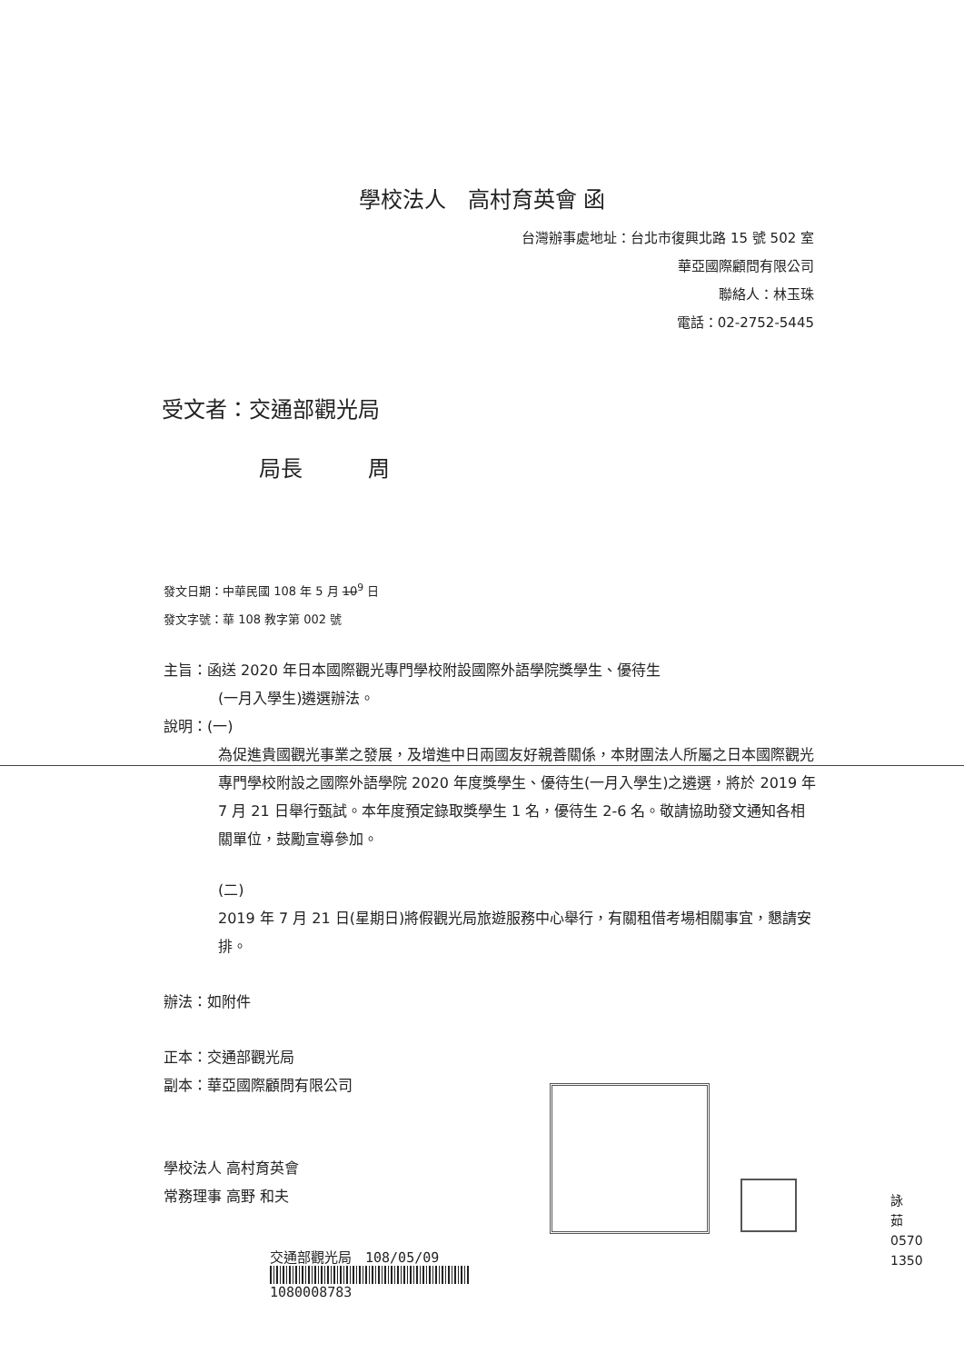學校法人　高村育英會 函
台灣辦事處地址：台北市復興北路 15 號 502 室
華亞國際顧問有限公司
聯絡人：林玉珠
電話：02-2752-5445
受文者：交通部觀光局
局長　　　周
發文日期：中華民國 108 年 5 月 10<sup>9</sup> 日
發文字號：華 108 教字第 002 號
主旨：函送 2020 年日本國際觀光專門學校附設國際外語學院獎學生、優待生
(一月入學生)遴選辦法。
說明：(一)
為促進貴國觀光事業之發展，及增進中日兩國友好親善關係，本財團法人所屬之日本國際觀光專門學校附設之國際外語學院 2020 年度獎學生、優待生(一月入學生)之遴選，將於 2019 年 7 月 21 日舉行甄試。本年度預定錄取獎學生 1 名，優待生 2-6 名。敬請協助發文通知各相關單位，鼓勵宣導參加。
(二)
2019 年 7 月 21 日(星期日)將假觀光局旅遊服務中心舉行，有關租借考場相關事宜，懇請安排。
辦法：如附件
正本：交通部觀光局
副本：華亞國際顧問有限公司
學校法人 高村育英會
常務理事 高野 和夫
交通部觀光局　108/05/09
1080008783
詠
茹
0570
1350